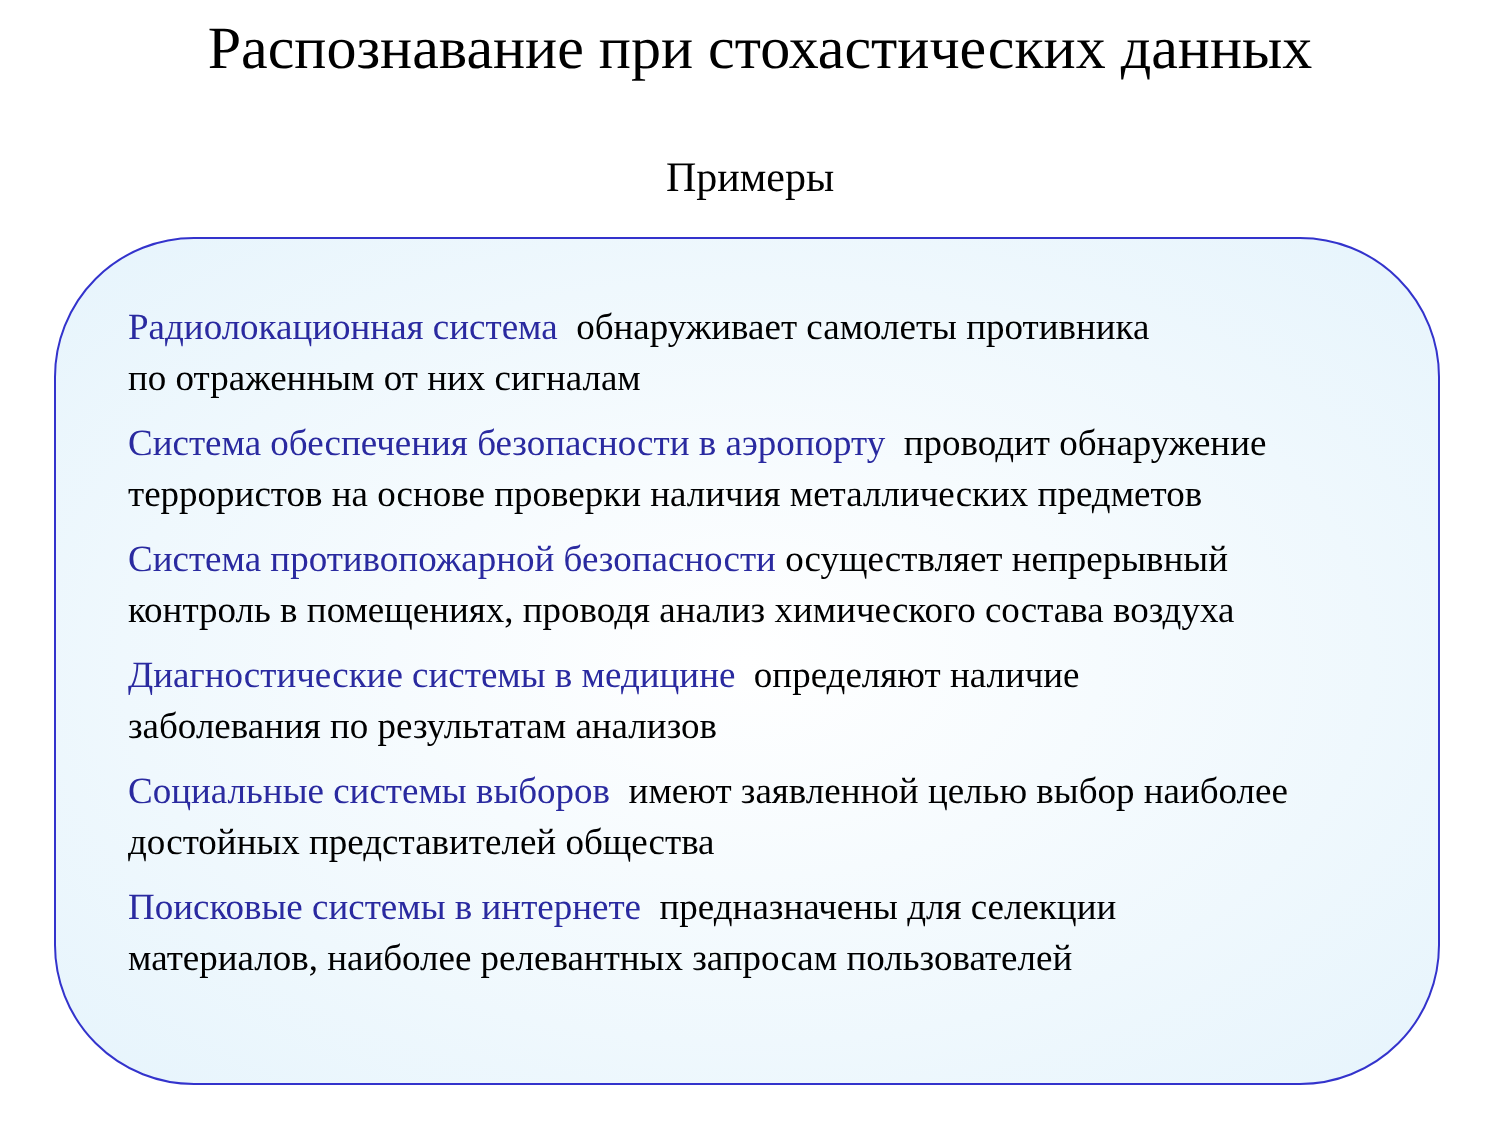Распознавание при стохастических данных
Примеры
Радиолокационная система обнаруживает самолеты противника
по отраженным от них сигналам
Система обеспечения безопасности в аэропорту проводит обнаружение
террористов на основе проверки наличия металлических предметов
Система противопожарной безопасности осуществляет непрерывный
контроль в помещениях, проводя анализ химического состава воздуха
Диагностические системы в медицине определяют наличие
заболевания по результатам анализов
Социальные системы выборов имеют заявленной целью выбор наиболее
достойных представителей общества
Поисковые системы в интернете предназначены для селекции
материалов, наиболее релевантных запросам пользователей